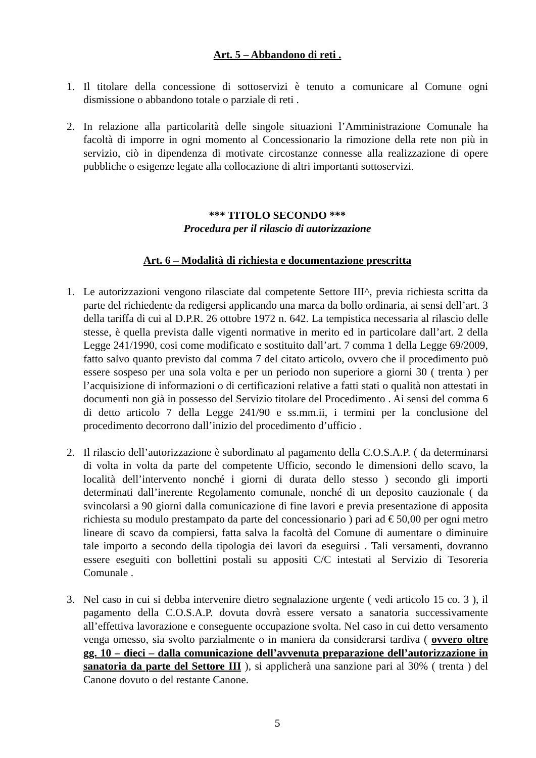Art. 5 – Abbandono di reti .
1. Il titolare della concessione di sottoservizi è tenuto a comunicare al Comune ogni dismissione o abbandono totale o parziale di reti .
2. In relazione alla particolarità delle singole situazioni l’Amministrazione Comunale ha facoltà di imporre in ogni momento al Concessionario la rimozione della rete non più in servizio, ciò in dipendenza di motivate circostanze connesse alla realizzazione di opere pubbliche o esigenze legate alla collocazione di altri importanti sottoservizi.
*** TITOLO SECONDO ***
Procedura per il rilascio di autorizzazione
Art. 6 – Modalità di richiesta e documentazione prescritta
1. Le autorizzazioni vengono rilasciate dal competente Settore III^, previa richiesta scritta da parte del richiedente da redigersi applicando una marca da bollo ordinaria, ai sensi dell’art. 3 della tariffa di cui al D.P.R. 26 ottobre 1972 n. 642. La tempistica necessaria al rilascio delle stesse, è quella prevista dalle vigenti normative in merito ed in particolare dall’art. 2 della Legge 241/1990, cosi come modificato e sostituito dall’art. 7 comma 1 della Legge 69/2009, fatto salvo quanto previsto dal comma 7 del citato articolo, ovvero che il procedimento può essere sospeso per una sola volta e per un periodo non superiore a giorni 30 ( trenta ) per l’acquisizione di informazioni o di certificazioni relative a fatti stati o qualità non attestati in documenti non già in possesso del Servizio titolare del Procedimento . Ai sensi del comma 6 di detto articolo 7 della Legge 241/90 e ss.mm.ii, i termini per la conclusione del procedimento decorrono dall’inizio del procedimento d’ufficio .
2. Il rilascio dell’autorizzazione è subordinato al pagamento della C.O.S.A.P. ( da determinarsi di volta in volta da parte del competente Ufficio, secondo le dimensioni dello scavo, la località dell’intervento nonché i giorni di durata dello stesso ) secondo gli importi determinati dall’inerente Regolamento comunale, nonché di un deposito cauzionale ( da svincolarsi a 90 giorni dalla comunicazione di fine lavori e previa presentazione di apposita richiesta su modulo prestampato da parte del concessionario ) pari ad € 50,00 per ogni metro lineare di scavo da compiersi, fatta salva la facoltà del Comune di aumentare o diminuire tale importo a secondo della tipologia dei lavori da eseguirsi . Tali versamenti, dovranno essere eseguiti con bollettini postali su appositi C/C intestati al Servizio di Tesoreria Comunale .
3. Nel caso in cui si debba intervenire dietro segnalazione urgente ( vedi articolo 15 co. 3 ), il pagamento della C.O.S.A.P. dovuta dovrà essere versato a sanatoria successivamente all’effettiva lavorazione e conseguente occupazione svolta. Nel caso in cui detto versamento venga omesso, sia svolto parzialmente o in maniera da considerarsi tardiva ( ovvero oltre gg. 10 – dieci – dalla comunicazione dell’avvenuta preparazione dell’autorizzazione in sanatoria da parte del Settore III ), si applicherà una sanzione pari al 30% ( trenta ) del Canone dovuto o del restante Canone.
5